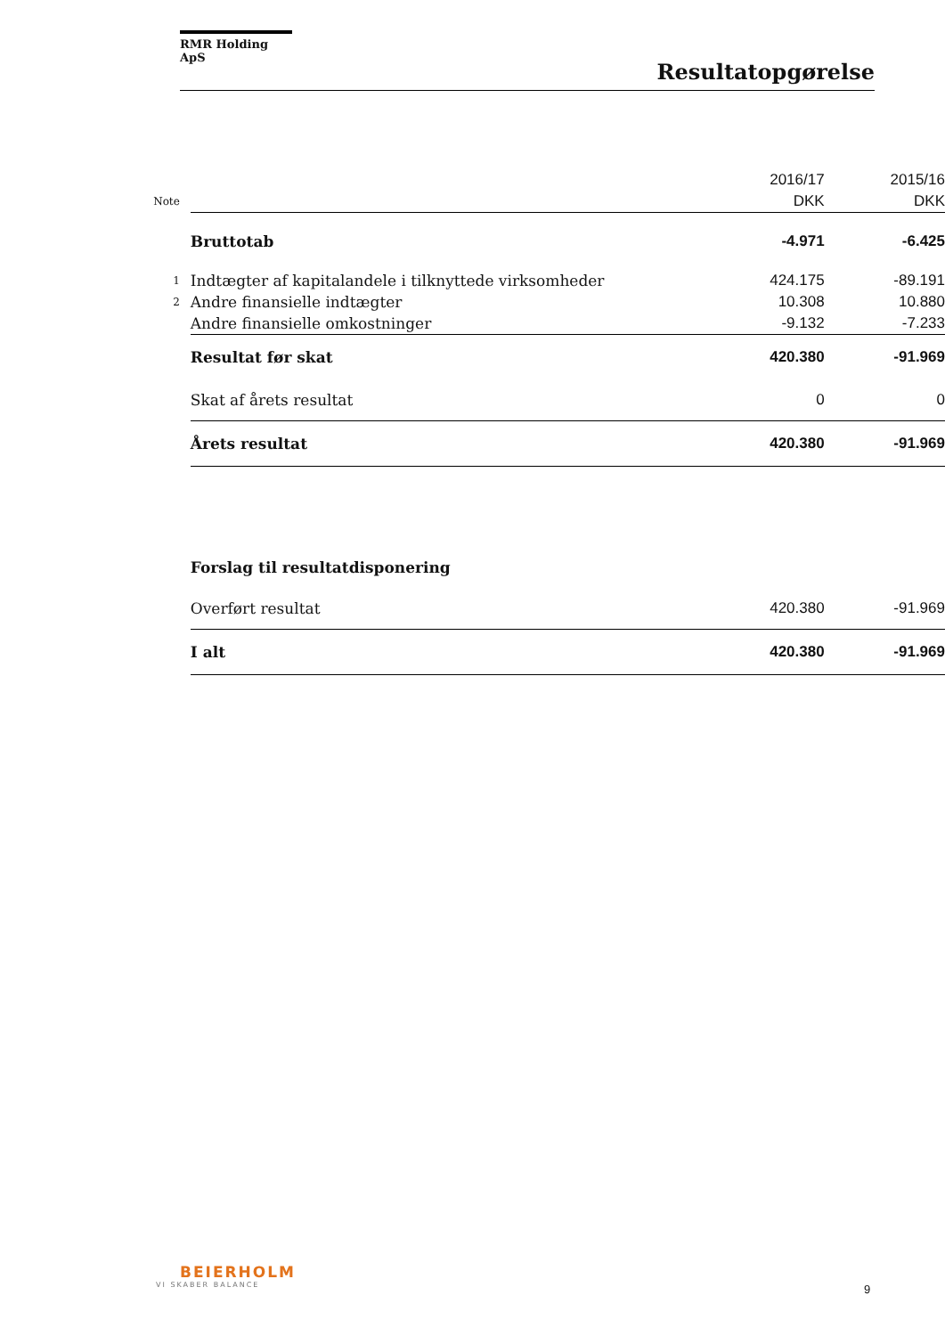RMR Holding ApS
Resultatopgørelse
| | | 2016/17 | 2015/16 |
| --- | --- | --- | --- |
| Note | | DKK | DKK |
| | Bruttotab | -4.971 | -6.425 |
| 1 | Indtægter af kapitalandele i tilknyttede virksomheder | 424.175 | -89.191 |
| 2 | Andre finansielle indtægter | 10.308 | 10.880 |
| | Andre finansielle omkostninger | -9.132 | -7.233 |
| | Resultat før skat | 420.380 | -91.969 |
| | Skat af årets resultat | 0 | 0 |
| | Årets resultat | 420.380 | -91.969 |
| | Forslag til resultatdisponering | | |
| | Overført resultat | 420.380 | -91.969 |
| | I alt | 420.380 | -91.969 |
BEIERHOLM
VI SKABER BALANCE
9